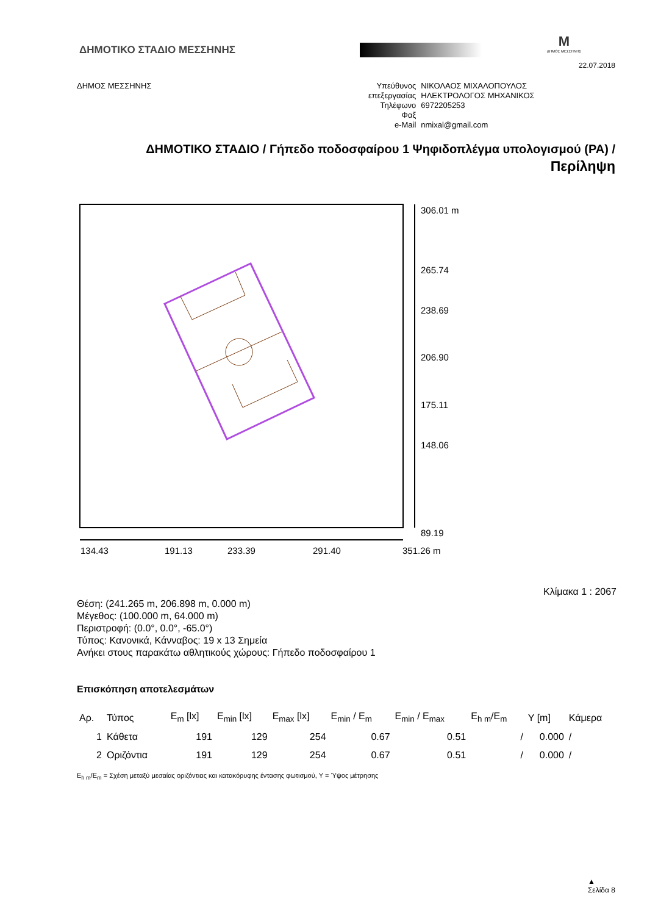ΔΗΜΟΤΙΚΟ ΣΤΑΔΙΟ ΜΕΣΣΗΝΗΣ
M
ΔΗΜΟΣ ΜΕΣΣΗΝΗΣ
22.07.2018
ΔΗΜΟΣ ΜΕΣΣΗΝΗΣ
| Υπεύθυνος επεξεργασίας | ΝΙΚΟΛΑΟΣ ΜΙΧΑΛΟΠΟΥΛΟΣ ΗΛΕΚΤΡΟΛΟΓΟΣ ΜΗΧΑΝΙΚΟΣ |
| Τηλέφωνο | 6972205253 |
| Φαξ | |
| e-Mail | nmixal@gmail.com |
ΔΗΜΟΤΙΚΟ ΣΤΑΔΙΟ / Γήπεδο ποδοσφαίρου 1 Ψηφιδοπλέγμα υπολογισμού (PA) /
Περίληψη
306.01 m
265.74
238.69
206.90
175.11
148.06
89.19
134.43
191.13
233.39
291.40
351.26 m
Κλίμακα 1 : 2067
Θέση: (241.265 m, 206.898 m, 0.000 m)
Μέγεθος: (100.000 m, 64.000 m)
Περιστροφή: (0.0°, 0.0°, -65.0°)
Τύπος: Κανονικά, Κάνναβος: 19 x 13 Σημεία
Ανήκει στους παρακάτω αθλητικούς χώρους: Γήπεδο ποδοσφαίρου 1
Επισκόπηση αποτελεσμάτων
| Αρ. | Τύπος | E<sub>m</sub> [lx] | E<sub>min</sub> [lx] | E<sub>max</sub> [lx] | E<sub>min</sub> / E<sub>m</sub> | E<sub>min</sub> / E<sub>max</sub> | E<sub>h m</sub>/E<sub>m</sub> | Y [m] | Κάμερα |
| --- | --- | --- | --- | --- | --- | --- | --- | --- | --- |
| 1 | Κάθετα | 191 | 129 | 254 | 0.67 | 0.51 | / | 0.000 | / |
| 2 | Οριζόντια | 191 | 129 | 254 | 0.67 | 0.51 | / | 0.000 | / |
E<sub>h m</sub>/E<sub>m</sub> = Σχέση μεταξύ μεσαίας οριζόντιας και κατακόρυφης έντασης φωτισμού, Y = Ύψος μέτρησης
▲
Σελίδα 8